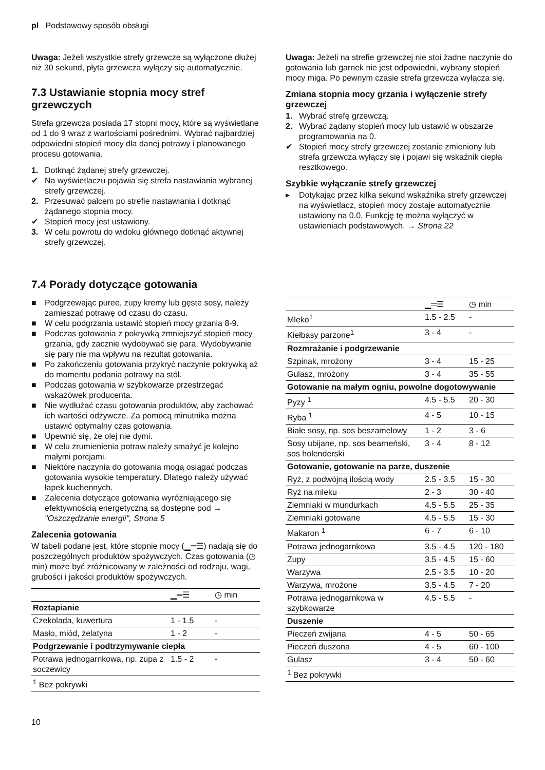pl Podstawowy sposób obsługi
Uwaga: Jeżeli wszystkie strefy grzewcze są wyłączone dłużej niż 30 sekund, płyta grzewcza wyłączy się automatycznie.
7.3 Ustawianie stopnia mocy stref grzewczych
Strefa grzewcza posiada 17 stopni mocy, które są wyświetlane od 1 do 9 wraz z wartościami pośrednimi. Wybrać najbardziej odpowiedni stopień mocy dla danej potrawy i planowanego procesu gotowania.
1. Dotknąć żądanej strefy grzewczej.
✔ Na wyświetlaczu pojawia się strefa nastawiania wybranej strefy grzewczej.
2. Przesuwać palcem po strefie nastawiania i dotknąć żądanego stopnia mocy.
✔ Stopień mocy jest ustawiony.
3. W celu powrotu do widoku głównego dotknąć aktywnej strefy grzewczej.
Uwaga: Jeżeli na strefie grzewczej nie stoi żadne naczynie do gotowania lub garnek nie jest odpowiedni, wybrany stopień mocy miga. Po pewnym czasie strefa grzewcza wyłącza się.
Zmiana stopnia mocy grzania i wyłączenie strefy grzewczej
1. Wybrać strefę grzewczą.
2. Wybrać żądany stopień mocy lub ustawić w obszarze programowania na 0.
✔ Stopień mocy strefy grzewczej zostanie zmieniony lub strefa grzewcza wyłączy się i pojawi się wskaźnik ciepła resztkowego.
Szybkie wyłączanie strefy grzewczej
▸ Dotykając przez kilka sekund wskaźnika strefy grzewczej na wyświetlacz, stopień mocy zostaje automatycznie ustawiony na 0.0. Funkcję tę można wyłączyć w ustawieniach podstawowych. → Strona 22
7.4 Porady dotyczące gotowania
■ Podgrzewając puree, zupy kremy lub gęste sosy, należy zamieszać potrawę od czasu do czasu.
■ W celu podgrzania ustawić stopień mocy grzania 8-9.
■ Podczas gotowania z pokrywką zmniejszyć stopień mocy grzania, gdy zacznie wydobywać się para. Wydobywanie się pary nie ma wpływu na rezultat gotowania.
■ Po zakończeniu gotowania przykryć naczynie pokrywką aż do momentu podania potrawy na stół.
■ Podczas gotowania w szybkowarze przestrzegać wskazówek producenta.
■ Nie wydłużać czasu gotowania produktów, aby zachować ich wartości odżywcze. Za pomocą minutnika można ustawić optymalny czas gotowania.
■ Upewnić się, że olej nie dymi.
■ W celu zrumienienia potraw należy smażyć je kolejno małymi porcjami.
■ Niektóre naczynia do gotowania mogą osiągać podczas gotowania wysokie temperatury. Dlatego należy używać łapek kuchennych.
■ Zalecenia dotyczące gotowania wyróżniającego się efektywnością energetyczną są dostępne pod → "Oszczędzanie energii", Strona 5
Zalecenia gotowania
W tabeli podane jest, które stopnie mocy (▁═☰) nadają się do poszczególnych produktów spożywczych. Czas gotowania (◷ min) może być zróżnicowany w zależności od rodzaju, wagi, grubości i jakości produktów spożywczych.
| | ▁═☰ | ◷ min |
| --- | --- | --- |
| Roztapianie | | |
| Czekolada, kuwertura | 1 - 1.5 | - |
| Masło, miód, żelatyna | 1 - 2 | - |
| Podgrzewanie i podtrzymywanie ciepła | | |
| Potrawa jednogarnkowa, np. zupa z soczewicy | 1.5 - 2 | - |
| <sup>1</sup> Bez pokrywki | | |
| | ▁═☰ | ◷ min |
| --- | --- | --- |
| Mleko<sup>1</sup> | 1.5 - 2.5 | - |
| Kiełbasy parzone<sup>1</sup> | 3 - 4 | - |
| Rozmrażanie i podgrzewanie | | |
| Szpinak, mrożony | 3 - 4 | 15 - 25 |
| Gulasz, mrożony | 3 - 4 | 35 - 55 |
| Gotowanie na małym ogniu, powolne dogotowywanie | | |
| Pyzy <sup>1</sup> | 4.5 - 5.5 | 20 - 30 |
| Ryba <sup>1</sup> | 4 - 5 | 10 - 15 |
| Białe sosy, np. sos beszamelowy | 1 - 2 | 3 - 6 |
| Sosy ubijane, np. sos bearneński, sos holenderski | 3 - 4 | 8 - 12 |
| Gotowanie, gotowanie na parze, duszenie | | |
| Ryż, z podwójną ilością wody | 2.5 - 3.5 | 15 - 30 |
| Ryż na mleku | 2 - 3 | 30 - 40 |
| Ziemniaki w mundurkach | 4.5 - 5.5 | 25 - 35 |
| Ziemniaki gotowane | 4.5 - 5.5 | 15 - 30 |
| Makaron <sup>1</sup> | 6 - 7 | 6 - 10 |
| Potrawa jednogarnkowa | 3.5 - 4.5 | 120 - 180 |
| Zupy | 3.5 - 4.5 | 15 - 60 |
| Warzywa | 2.5 - 3.5 | 10 - 20 |
| Warzywa, mrożone | 3.5 - 4.5 | 7 - 20 |
| Potrawa jednogarnkowa w szybkowarze | 4.5 - 5.5 | - |
| Duszenie | | |
| Pieczeń zwijana | 4 - 5 | 50 - 65 |
| Pieczeń duszona | 4 - 5 | 60 - 100 |
| Gulasz | 3 - 4 | 50 - 60 |
| <sup>1</sup> Bez pokrywki | | |
10